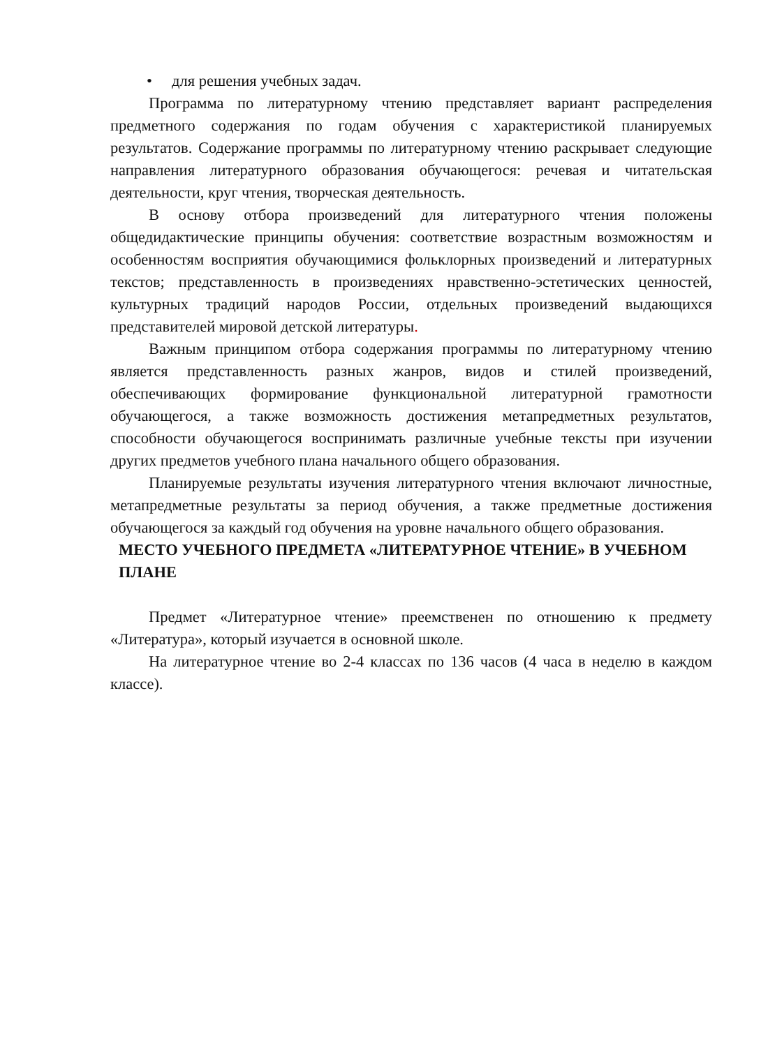• для решения учебных задач.
Программа по литературному чтению представляет вариант распределения предметного содержания по годам обучения с характеристикой планируемых результатов. Содержание программы по литературному чтению раскрывает следующие направления литературного образования обучающегося: речевая и читательская деятельности, круг чтения, творческая деятельность.
В основу отбора произведений для литературного чтения положены общедидактические принципы обучения: соответствие возрастным возможностям и особенностям восприятия обучающимися фольклорных произведений и литературных текстов; представленность в произведениях нравственно-эстетических ценностей, культурных традиций народов России, отдельных произведений выдающихся представителей мировой детской литературы.
Важным принципом отбора содержания программы по литературному чтению является представленность разных жанров, видов и стилей произведений, обеспечивающих формирование функциональной литературной грамотности обучающегося, а также возможность достижения метапредметных результатов, способности обучающегося воспринимать различные учебные тексты при изучении других предметов учебного плана начального общего образования.
Планируемые результаты изучения литературного чтения включают личностные, метапредметные результаты за период обучения, а также предметные достижения обучающегося за каждый год обучения на уровне начального общего образования.
МЕСТО УЧЕБНОГО ПРЕДМЕТА «ЛИТЕРАТУРНОЕ ЧТЕНИЕ» В УЧЕБНОМ ПЛАНЕ
Предмет «Литературное чтение» преемственен по отношению к предмету «Литература», который изучается в основной школе.
На литературное чтение во 2-4 классах по 136 часов (4 часа в неделю в каждом классе).